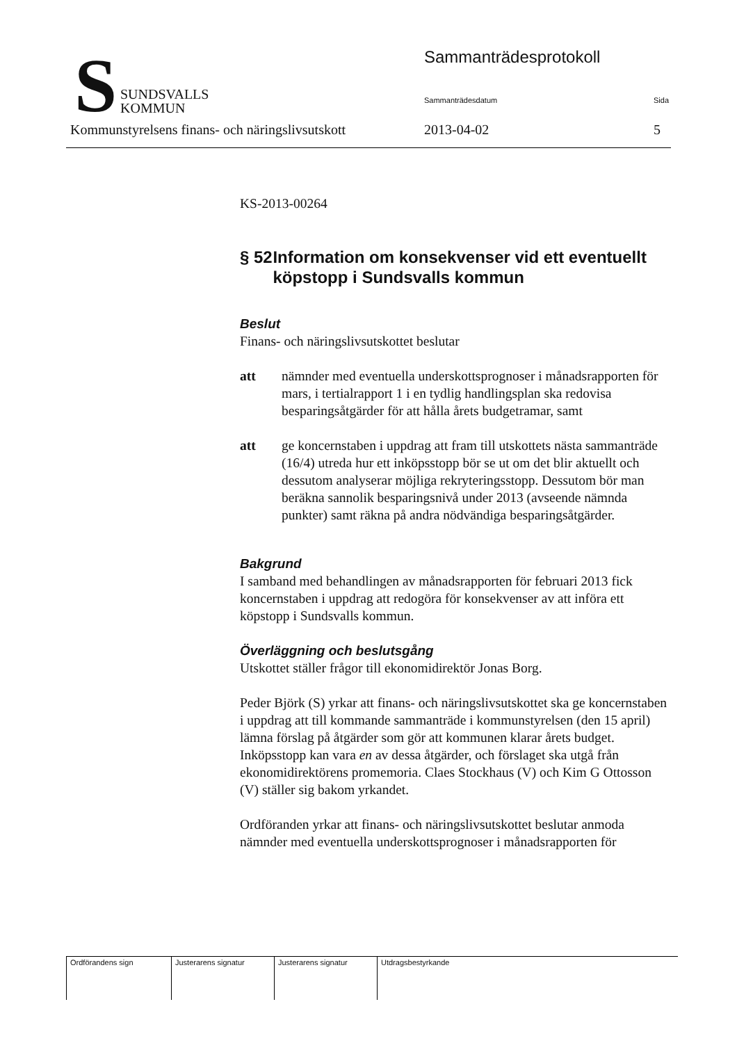S
SUNDSVALLS
KOMMUN
Sammanträdesprotokoll
Sammanträdesdatum Sida
Kommunstyrelsens finans- och näringslivsutskott 2013-04-02 5
KS-2013-00264
§ 52 Information om konsekvenser vid ett eventuellt köpstopp i Sundsvalls kommun
Beslut
Finans- och näringslivsutskottet beslutar
att nämnder med eventuella underskottsprognoser i månadsrapporten för mars, i tertialrapport 1 i en tydlig handlingsplan ska redovisa besparingsåtgärder för att hålla årets budgetramar, samt
att ge koncernstaben i uppdrag att fram till utskottets nästa sammanträde (16/4) utreda hur ett inköpsstopp bör se ut om det blir aktuellt och dessutom analyserar möjliga rekryteringsstopp. Dessutom bör man beräkna sannolik besparingsnivå under 2013 (avseende nämnda punkter) samt räkna på andra nödvändiga besparingsåtgärder.
Bakgrund
I samband med behandlingen av månadsrapporten för februari 2013 fick koncernstaben i uppdrag att redogöra för konsekvenser av att införa ett köpstopp i Sundsvalls kommun.
Överläggning och beslutsgång
Utskottet ställer frågor till ekonomidirektör Jonas Borg.
Peder Björk (S) yrkar att finans- och näringslivsutskottet ska ge koncernstaben i uppdrag att till kommande sammanträde i kommunstyrelsen (den 15 april) lämna förslag på åtgärder som gör att kommunen klarar årets budget. Inköpsstopp kan vara en av dessa åtgärder, och förslaget ska utgå från ekonomidirektörens promemoria. Claes Stockhaus (V) och Kim G Ottosson (V) ställer sig bakom yrkandet.
Ordföranden yrkar att finans- och näringslivsutskottet beslutar anmoda nämnder med eventuella underskottsprognoser i månadsrapporten för
| Ordförandens sign | Justerarens signatur | Justerarens signatur | Utdragsbestyrkande |